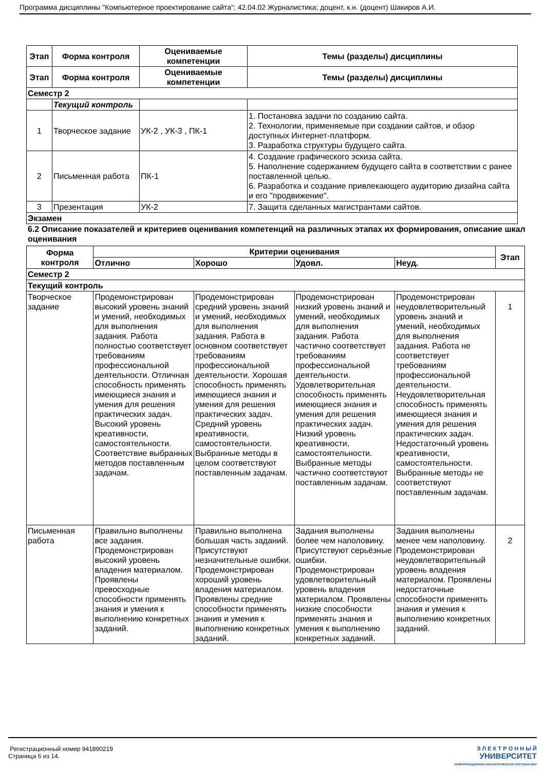Программа дисциплины "Компьютерное проектирование сайта"; 42.04.02 Журналистика; доцент, к.н. (доцент) Шакиров А.И.
| Этап | Форма контроля | Оцениваемые компетенции | Темы (разделы) дисциплины |
| --- | --- | --- | --- |
| Этап | Форма контроля | Оцениваемые компетенции | Темы (разделы) дисциплины |
| Семестр 2 | | | |
| | Текущий контроль | | |
| 1 | Творческое задание | УК-2 , УК-3 , ПК-1 | 1. Постановка задачи по созданию сайта. 2. Технологии, применяемые при создании сайтов, и обзор доступных Интернет-платформ. 3. Разработка структуры будущего сайта. |
| 2 | Письменная работа | ПК-1 | 4. Создание графического эскиза сайта. 5. Наполнение содержанием будущего сайта в соответствии с ранее поставленной целью. 6. Разработка и создание привлекающего аудиторию дизайна сайта и его "продвижение". |
| 3 | Презентация | УК-2 | 7. Защита сделанных магистрантами сайтов. |
| Экзамен | | | |
6.2 Описание показателей и критериев оценивания компетенций на различных этапах их формирования, описание шкал оценивания
| Форма контроля | Критерии оценивания | | | | Этап |
| --- | --- | --- | --- | --- | --- |
| | Отлично | Хорошо | Удовл. | Неуд. | |
| Семестр 2 | | | | | |
| Текущий контроль | | | | | |
| Творческое задание | Продемонстрирован высокий уровень знаний и умений, необходимых для выполнения задания. Работа полностью соответствует требованиям профессиональной деятельности. Отличная способность применять имеющиеся знания и умения для решения практических задач. Высокий уровень креативности, самостоятельности. Соответствие выбранных методов поставленным задачам. | Продемонстрирован средний уровень знаний и умений, необходимых для выполнения задания. Работа в основном соответствует требованиям профессиональной деятельности. Хорошая способность применять имеющиеся знания и умения для решения практических задач. Средний уровень креативности, самостоятельности. Выбранные методы в целом соответствуют поставленным задачам. | Продемонстрирован низкий уровень знаний и умений, необходимых для выполнения задания. Работа частично соответствует требованиям профессиональной деятельности. Удовлетворительная способность применять имеющиеся знания и умения для решения практических задач. Низкий уровень креативности, самостоятельности. Выбранные методы частично соответствуют поставленным задачам. | Продемонстрирован неудовлетворительный уровень знаний и умений, необходимых для выполнения задания. Работа не соответствует требованиям профессиональной деятельности. Неудовлетворительная способность применять имеющиеся знания и умения для решения практических задач. Недостаточный уровень креативности, самостоятельности. Выбранные методы не соответствуют поставленным задачам. | 1 |
| Письменная работа | Правильно выполнены все задания. Продемонстрирован высокий уровень владения материалом. Проявлены превосходные способности применять знания и умения к выполнению конкретных заданий. | Правильно выполнена большая часть заданий. Присутствуют незначительные ошибки. Продемонстрирован хороший уровень владения материалом. Проявлены средние способности применять знания и умения к выполнению конкретных заданий. | Задания выполнены более чем наполовину. Присутствуют серьёзные ошибки. Продемонстрирован удовлетворительный уровень владения материалом. Проявлены низкие способности применять знания и умения к выполнению конкретных заданий. | Задания выполнены менее чем наполовину. Продемонстрирован неудовлетворительный уровень владения материалом. Проявлены недостаточные способности применять знания и умения к выполнению конкретных заданий. | 2 |
Регистрационный номер 941890219
Страница 6 из 14.
Э Л Е К Т Р О Н Н Ы Й
УНИВЕРСИТЕТ
ИНФОРМАЦИОННО-АНАЛИТИЧЕСКАЯ СИСТЕМА КФУ